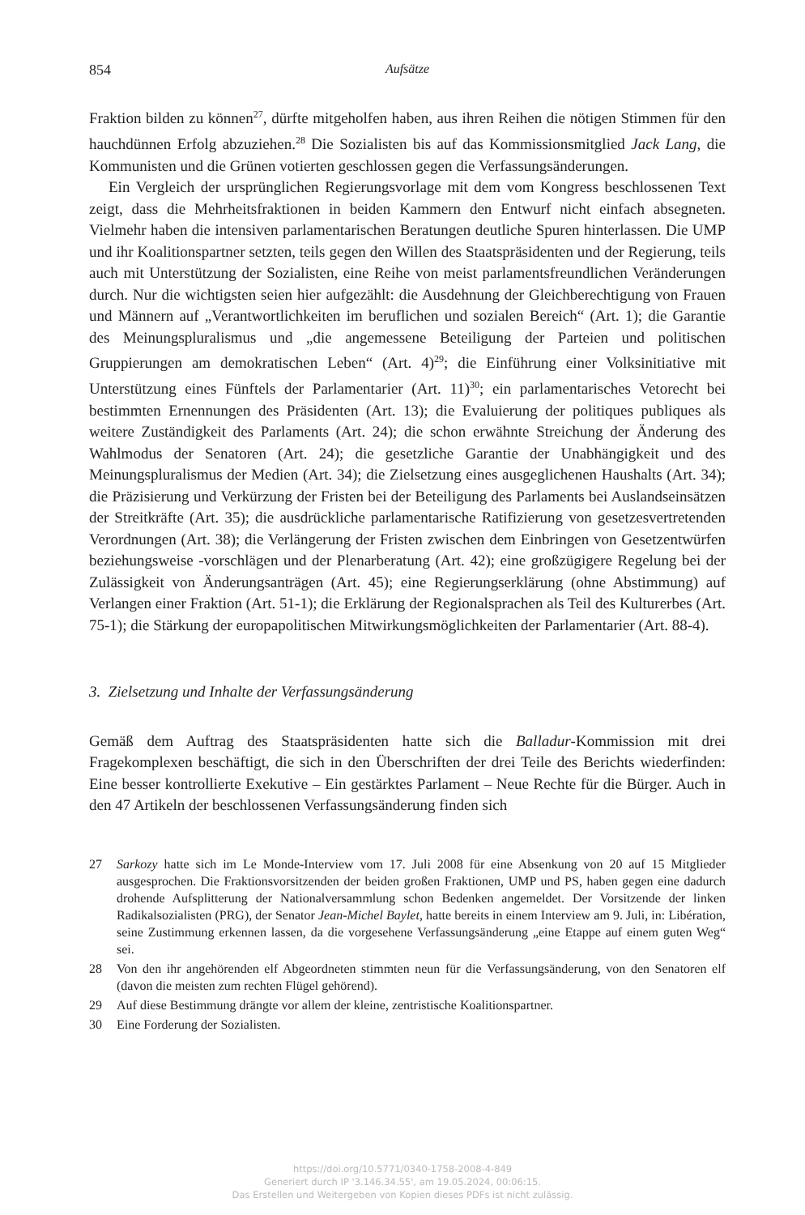854 Aufsätze
Fraktion bilden zu können<sup>27</sup>, dürfte mitgeholfen haben, aus ihren Reihen die nötigen Stimmen für den hauchdünnen Erfolg abzuziehen.<sup>28</sup> Die Sozialisten bis auf das Kommissionsmitglied Jack Lang, die Kommunisten und die Grünen votierten geschlossen gegen die Verfassungsänderungen.
Ein Vergleich der ursprünglichen Regierungsvorlage mit dem vom Kongress beschlossenen Text zeigt, dass die Mehrheitsfraktionen in beiden Kammern den Entwurf nicht einfach absegneten. Vielmehr haben die intensiven parlamentarischen Beratungen deutliche Spuren hinterlassen. Die UMP und ihr Koalitionspartner setzten, teils gegen den Willen des Staatspräsidenten und der Regierung, teils auch mit Unterstützung der Sozialisten, eine Reihe von meist parlamentsfreundlichen Veränderungen durch. Nur die wichtigsten seien hier aufgezählt: die Ausdehnung der Gleichberechtigung von Frauen und Männern auf „Verantwortlichkeiten im beruflichen und sozialen Bereich“ (Art. 1); die Garantie des Meinungspluralismus und „die angemessene Beteiligung der Parteien und politischen Gruppierungen am demokratischen Leben“ (Art. 4)<sup>29</sup>; die Einführung einer Volksinitiative mit Unterstützung eines Fünftels der Parlamentarier (Art. 11)<sup>30</sup>; ein parlamentarisches Vetorecht bei bestimmten Ernennungen des Präsidenten (Art. 13); die Evaluierung der politiques publiques als weitere Zuständigkeit des Parlaments (Art. 24); die schon erwähnte Streichung der Änderung des Wahlmodus der Senatoren (Art. 24); die gesetzliche Garantie der Unabhängigkeit und des Meinungspluralismus der Medien (Art. 34); die Zielsetzung eines ausgeglichenen Haushalts (Art. 34); die Präzisierung und Verkürzung der Fristen bei der Beteiligung des Parlaments bei Auslandseinsätzen der Streitkräfte (Art. 35); die ausdrückliche parlamentarische Ratifizierung von gesetzesvertretenden Verordnungen (Art. 38); die Verlängerung der Fristen zwischen dem Einbringen von Gesetzentwürfen beziehungsweise -vorschlägen und der Plenarberatung (Art. 42); eine großzügigere Regelung bei der Zulässigkeit von Änderungsanträgen (Art. 45); eine Regierungserklärung (ohne Abstimmung) auf Verlangen einer Fraktion (Art. 51-1); die Erklärung der Regionalsprachen als Teil des Kulturerbes (Art. 75-1); die Stärkung der europapolitischen Mitwirkungsmöglichkeiten der Parlamentarier (Art. 88-4).
3. Zielsetzung und Inhalte der Verfassungsänderung
Gemäß dem Auftrag des Staatspräsidenten hatte sich die Balladur-Kommission mit drei Fragekomplexen beschäftigt, die sich in den Überschriften der drei Teile des Berichts wiederfinden: Eine besser kontrollierte Exekutive – Ein gestärktes Parlament – Neue Rechte für die Bürger. Auch in den 47 Artikeln der beschlossenen Verfassungsänderung finden sich
27 Sarkozy hatte sich im Le Monde-Interview vom 17. Juli 2008 für eine Absenkung von 20 auf 15 Mitglieder ausgesprochen. Die Fraktionsvorsitzenden der beiden großen Fraktionen, UMP und PS, haben gegen eine dadurch drohende Aufsplitterung der Nationalversammlung schon Bedenken angemeldet. Der Vorsitzende der linken Radikalsozialisten (PRG), der Senator Jean-Michel Baylet, hatte bereits in einem Interview am 9. Juli, in: Libération, seine Zustimmung erkennen lassen, da die vorgesehene Verfassungsänderung „eine Etappe auf einem guten Weg“ sei.
28 Von den ihr angehörenden elf Abgeordneten stimmten neun für die Verfassungsänderung, von den Senatoren elf (davon die meisten zum rechten Flügel gehörend).
29 Auf diese Bestimmung drängte vor allem der kleine, zentristische Koalitionspartner.
30 Eine Forderung der Sozialisten.
https://doi.org/10.5771/0340-1758-2008-4-849
Generiert durch IP '3.146.34.55', am 19.05.2024, 00:06:15.
Das Erstellen und Weitergeben von Kopien dieses PDFs ist nicht zulässig.